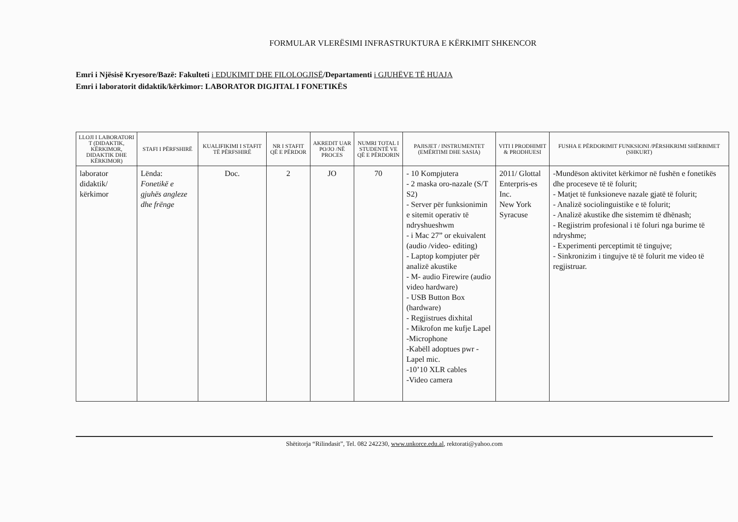FORMULAR VLERËSIMI INFRASTRUKTURA E KËRKIMIT SHKENCOR
Emri i Njësisë Kryesore/Bazë: Fakulteti i EDUKIMIT DHE FILOLOGJISË/Departamenti i GJUHËVE TË HUAJA
Emri i laboratorit didaktik/kërkimor: LABORATOR DIGJITAL I FONETIKËS
| LLOJI I LABORATORI T (DIDAKTIK, KËRKIMOR, DIDAKTIK DHE KËRKIMOR) | STAFI I PËRFSHIRË | KUALIFIKIMI I STAFIT TË PËRFSHIRË | NR I STAFIT QË E PËRDOR | AKREDIT UAR PO/JO /NË PROCES | NUMRI TOTAL I STUDENTË VE QË E PËRDORIN | PAJISJET / INSTRUMENTET (EMËRTIMI DHE SASIA) | VITI I PRODHIMIT & PRODHUESI | FUSHA E PËRDORIMIT FUNKSIONI /PËRSHKRIMI SHËRBIMET (SHKURT) |
| --- | --- | --- | --- | --- | --- | --- | --- | --- |
| laborator didaktik/ kërkimor | Lënda: Fonetikë e gjuhës angleze dhe frënge | Doc. | 2 | JO | 70 | - 10 Kompjutera - 2 maska oro-nazale (S/T S2) - Server për funksionimin e sitemit operativ të ndryshueshwm - i Mac 27” or ekuivalent (audio /video- editing) - Laptop kompjuter për analizë akustike - M- audio Firewire (audio video hardware) - USB Button Box (hardware) - Regjistrues dixhital - Mikrofon me kufje Lapel -Microphone -Kabëll adoptues pwr - Lapel mic. -10’10 XLR cables -Video camera | 2011/ Glottal Enterpris-es Inc. New York Syracuse | -Mundëson aktivitet kërkimor në fushën e fonetikës dhe proceseve të të folurit; - Matjet të funksioneve nazale gjatë të folurit; - Analizë sociolinguistike e të folurit; - Analizë akustike dhe sistemim të dhënash; - Regjistrim profesional i të foluri nga burime të ndryshme; - Experimenti perceptimit të tingujve; - Sinkronizim i tingujve të të folurit me video të regjistruar. |
Shëtitorja “Rilindasit”, Tel. 082 242230, www.unkorce.edu.al, rektorati@yahoo.com